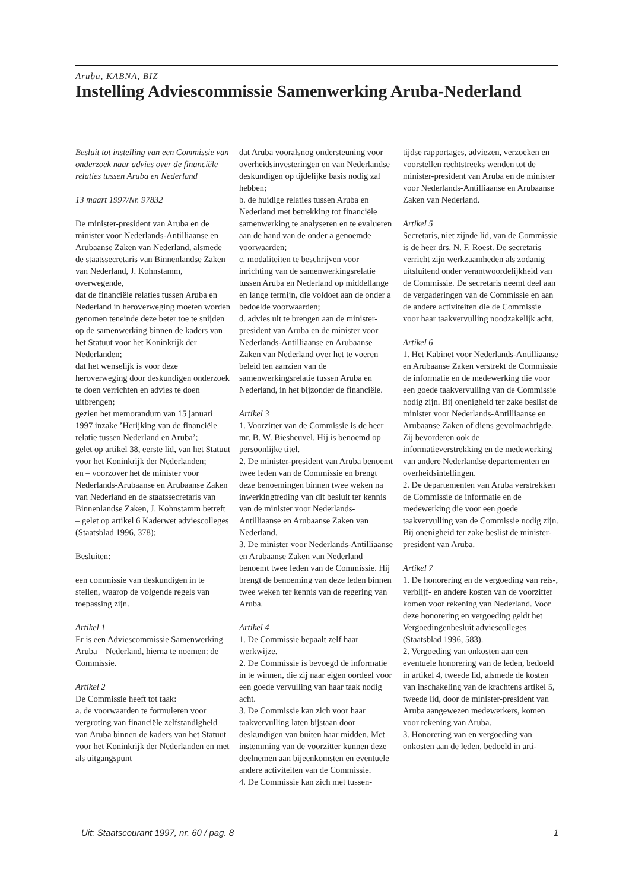Aruba, KABNA, BIZ
Instelling Adviescommissie Samenwerking Aruba-Nederland
Besluit tot instelling van een Commissie van onderzoek naar advies over de financiële relaties tussen Aruba en Nederland
13 maart 1997/Nr. 97832
De minister-president van Aruba en de minister voor Nederlands-Antilliaanse en Arubaanse Zaken van Nederland, alsmede de staatssecretaris van Binnenlandse Zaken van Nederland, J. Kohnstamm,
overwegende,
dat de financiële relaties tussen Aruba en Nederland in heroverweging moeten worden genomen teneinde deze beter toe te snijden op de samenwerking binnen de kaders van het Statuut voor het Koninkrijk der Nederlanden;
dat het wenselijk is voor deze heroverweging door deskundigen onderzoek te doen verrichten en advies te doen uitbrengen;
gezien het memorandum van 15 januari 1997 inzake ’Herijking van de financiële relatie tussen Nederland en Aruba’;
gelet op artikel 38, eerste lid, van het Statuut voor het Koninkrijk der Nederlanden;
en – voorzover het de minister voor Nederlands-Arubaanse en Arubaanse Zaken van Nederland en de staatssecretaris van Binnenlandse Zaken, J. Kohnstamm betreft – gelet op artikel 6 Kaderwet adviescolleges (Staatsblad 1996, 378);
Besluiten:
een commissie van deskundigen in te stellen, waarop de volgende regels van toepassing zijn.
Artikel 1
Er is een Adviescommissie Samenwerking Aruba – Nederland, hierna te noemen: de Commissie.
Artikel 2
De Commissie heeft tot taak:
a. de voorwaarden te formuleren voor vergroting van financiële zelfstandigheid van Aruba binnen de kaders van het Statuut voor het Koninkrijk der Nederlanden en met als uitgangspunt
dat Aruba vooralsnog ondersteuning voor overheidsinvesteringen en van Nederlandse deskundigen op tijdelijke basis nodig zal hebben;
b. de huidige relaties tussen Aruba en Nederland met betrekking tot financiële samenwerking te analyseren en te evalueren aan de hand van de onder a genoemde voorwaarden;
c. modaliteiten te beschrijven voor inrichting van de samenwerkingsrelatie tussen Aruba en Nederland op middellange en lange termijn, die voldoet aan de onder a bedoelde voorwaarden;
d. advies uit te brengen aan de minister-president van Aruba en de minister voor Nederlands-Antilliaanse en Arubaanse Zaken van Nederland over het te voeren beleid ten aanzien van de samenwerkingsrelatie tussen Aruba en Nederland, in het bijzonder de financiële.
Artikel 3
1. Voorzitter van de Commissie is de heer mr. B. W. Biesheuvel. Hij is benoemd op persoonlijke titel.
2. De minister-president van Aruba benoemt twee leden van de Commissie en brengt deze benoemingen binnen twee weken na inwerkingtreding van dit besluit ter kennis van de minister voor Nederlands-Antilliaanse en Arubaanse Zaken van Nederland.
3. De minister voor Nederlands-Antilliaanse en Arubaanse Zaken van Nederland benoemt twee leden van de Commissie. Hij brengt de benoeming van deze leden binnen twee weken ter kennis van de regering van Aruba.
Artikel 4
1. De Commissie bepaalt zelf haar werkwijze.
2. De Commissie is bevoegd de informatie in te winnen, die zij naar eigen oordeel voor een goede vervulling van haar taak nodig acht.
3. De Commissie kan zich voor haar taakvervulling laten bijstaan door deskundigen van buiten haar midden. Met instemming van de voorzitter kunnen deze deelnemen aan bijeenkomsten en eventuele andere activiteiten van de Commissie.
4. De Commissie kan zich met tussen-
tijdse rapportages, adviezen, verzoeken en voorstellen rechtstreeks wenden tot de minister-president van Aruba en de minister voor Nederlands-Antilliaanse en Arubaanse Zaken van Nederland.
Artikel 5
Secretaris, niet zijnde lid, van de Commissie is de heer drs. N. F. Roest. De secretaris verricht zijn werkzaamheden als zodanig uitsluitend onder verantwoordelijkheid van de Commissie. De secretaris neemt deel aan de vergaderingen van de Commissie en aan de andere activiteiten die de Commissie voor haar taakvervulling noodzakelijk acht.
Artikel 6
1. Het Kabinet voor Nederlands-Antilliaanse en Arubaanse Zaken verstrekt de Commissie de informatie en de medewerking die voor een goede taakvervulling van de Commissie nodig zijn. Bij onenigheid ter zake beslist de minister voor Nederlands-Antilliaanse en Arubaanse Zaken of diens gevolmachtigde. Zij bevorderen ook de informatieverstrekking en de medewerking van andere Nederlandse departementen en overheidsintellingen.
2. De departementen van Aruba verstrekken de Commissie de informatie en de medewerking die voor een goede taakvervulling van de Commissie nodig zijn. Bij onenigheid ter zake beslist de minister-president van Aruba.
Artikel 7
1. De honorering en de vergoeding van reis-, verblijf- en andere kosten van de voorzitter komen voor rekening van Nederland. Voor deze honorering en vergoeding geldt het Vergoedingenbesluit adviescolleges (Staatsblad 1996, 583).
2. Vergoeding van onkosten aan een eventuele honorering van de leden, bedoeld in artikel 4, tweede lid, alsmede de kosten van inschakeling van de krachtens artikel 5, tweede lid, door de minister-president van Aruba aangewezen medewerkers, komen voor rekening van Aruba.
3. Honorering van en vergoeding van onkosten aan de leden, bedoeld in arti-
Uit: Staatscourant 1997, nr. 60 / pag. 8 1